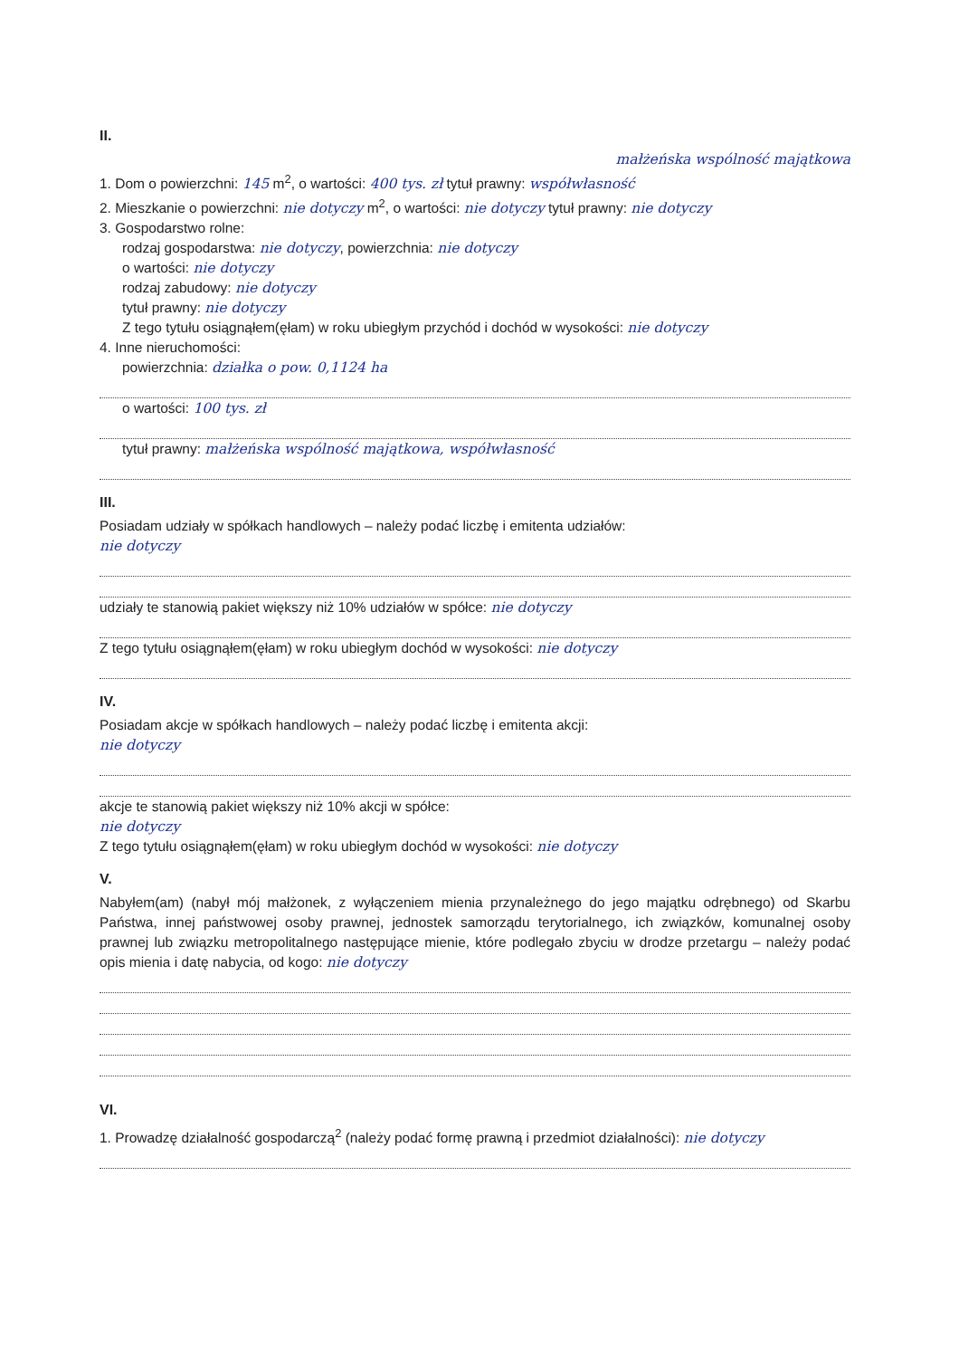II.
małżeńska wspólność majątkowa
1. Dom o powierzchni: 145 m<sup>2</sup>, o wartości: 400 tys. zł tytuł prawny: współwłasność
2. Mieszkanie o powierzchni: nie dotyczy m<sup>2</sup>, o wartości: nie dotyczy tytuł prawny: nie dotyczy
3. Gospodarstwo rolne:
rodzaj gospodarstwa: nie dotyczy, powierzchnia: nie dotyczy
o wartości: nie dotyczy
rodzaj zabudowy: nie dotyczy
tytuł prawny: nie dotyczy
Z tego tytułu osiągnąłem(ęłam) w roku ubiegłym przychód i dochód w wysokości: nie dotyczy
4. Inne nieruchomości:
powierzchnia: działka o pow. 0,1124 ha
o wartości: 100 tys. zł
tytuł prawny: małżeńska wspólność majątkowa, współwłasność
III.
Posiadam udziały w spółkach handlowych – należy podać liczbę i emitenta udziałów:
nie dotyczy
udziały te stanowią pakiet większy niż 10% udziałów w spółce: nie dotyczy
Z tego tytułu osiągnąłem(ęłam) w roku ubiegłym dochód w wysokości: nie dotyczy
IV.
Posiadam akcje w spółkach handlowych – należy podać liczbę i emitenta akcji:
nie dotyczy
akcje te stanowią pakiet większy niż 10% akcji w spółce:
nie dotyczy
Z tego tytułu osiągnąłem(ęłam) w roku ubiegłym dochód w wysokości: nie dotyczy
V.
Nabyłem(am) (nabył mój małżonek, z wyłączeniem mienia przynależnego do jego majątku odrębnego) od Skarbu Państwa, innej państwowej osoby prawnej, jednostek samorządu terytorialnego, ich związków, komunalnej osoby prawnej lub związku metropolitalnego następujące mienie, które podlegało zbyciu w drodze przetargu – należy podać opis mienia i datę nabycia, od kogo: nie dotyczy
VI.
1. Prowadzę działalność gospodarczą<sup>2</sup> (należy podać formę prawną i przedmiot działalności): nie dotyczy